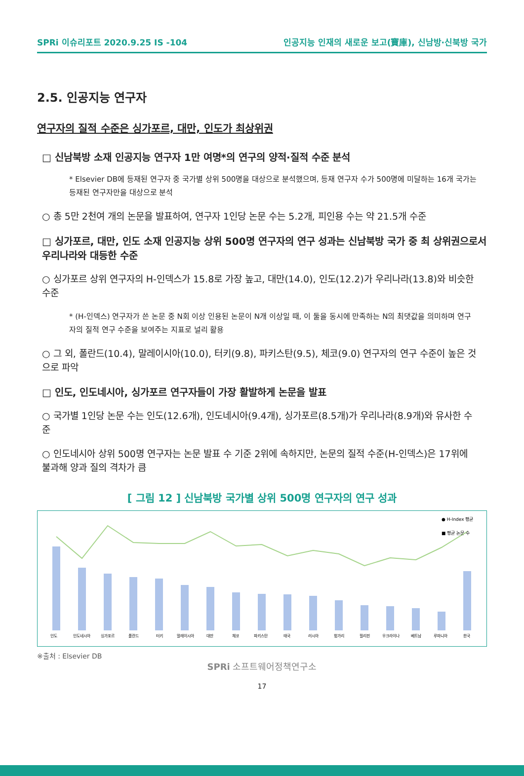SPRi 이슈리포트 2020.9.25 IS -104 인공지능 인재의 새로운 보고(寶庫), 신남방·신북방 국가
2.5. 인공지능 연구자
연구자의 질적 수준은 싱가포르, 대만, 인도가 최상위권
□ 신남북방 소재 인공지능 연구자 1만 여명*의 연구의 양적·질적 수준 분석
* Elsevier DB에 등재된 연구자 중 국가별 상위 500명을 대상으로 분석했으며, 등재 연구자 수가 500명에 미달하는 16개 국가는 등재된 연구자만을 대상으로 분석
○ 총 5만 2천여 개의 논문을 발표하여, 연구자 1인당 논문 수는 5.2개, 피인용 수는 약 21.5개 수준
□ 싱가포르, 대만, 인도 소재 인공지능 상위 500명 연구자의 연구 성과는 신남북방 국가 중 최 상위권으로서 우리나라와 대등한 수준
○ 싱가포르 상위 연구자의 H-인덱스가 15.8로 가장 높고, 대만(14.0), 인도(12.2)가 우리나라(13.8)와 비슷한 수준
* (H-인덱스) 연구자가 쓴 논문 중 N회 이상 인용된 논문이 N개 이상일 때, 이 둘을 동시에 만족하는 N의 최댓값을 의미하며 연구자의 질적 연구 수준을 보여주는 지표로 널리 활용
○ 그 외, 폴란드(10.4), 말레이시아(10.0), 터키(9.8), 파키스탄(9.5), 체코(9.0) 연구자의 연구 수준이 높은 것으로 파악
□ 인도, 인도네시아, 싱가포르 연구자들이 가장 활발하게 논문을 발표
○ 국가별 1인당 논문 수는 인도(12.6개), 인도네시아(9.4개), 싱가포르(8.5개)가 우리나라(8.9개)와 유사한 수준
○ 인도네시아 상위 500명 연구자는 논문 발표 수 기준 2위에 속하지만, 논문의 질적 수준(H-인덱스)은 17위에 불과해 양과 질의 격차가 큼
[ 그림 12 ] 신남북방 국가별 상위 500명 연구자의 연구 성과
● H-Index 평균
■ 평균 논문 수
인도
인도네시아
싱가포르
폴란드
터키
말레이시아
대만
체코
파키스탄
태국
러시아
헝가리
필리핀
우크라이나
베트남
루마니아
한국
※출처 : Elsevier DB
SPRi 소프트웨어정책연구소
17